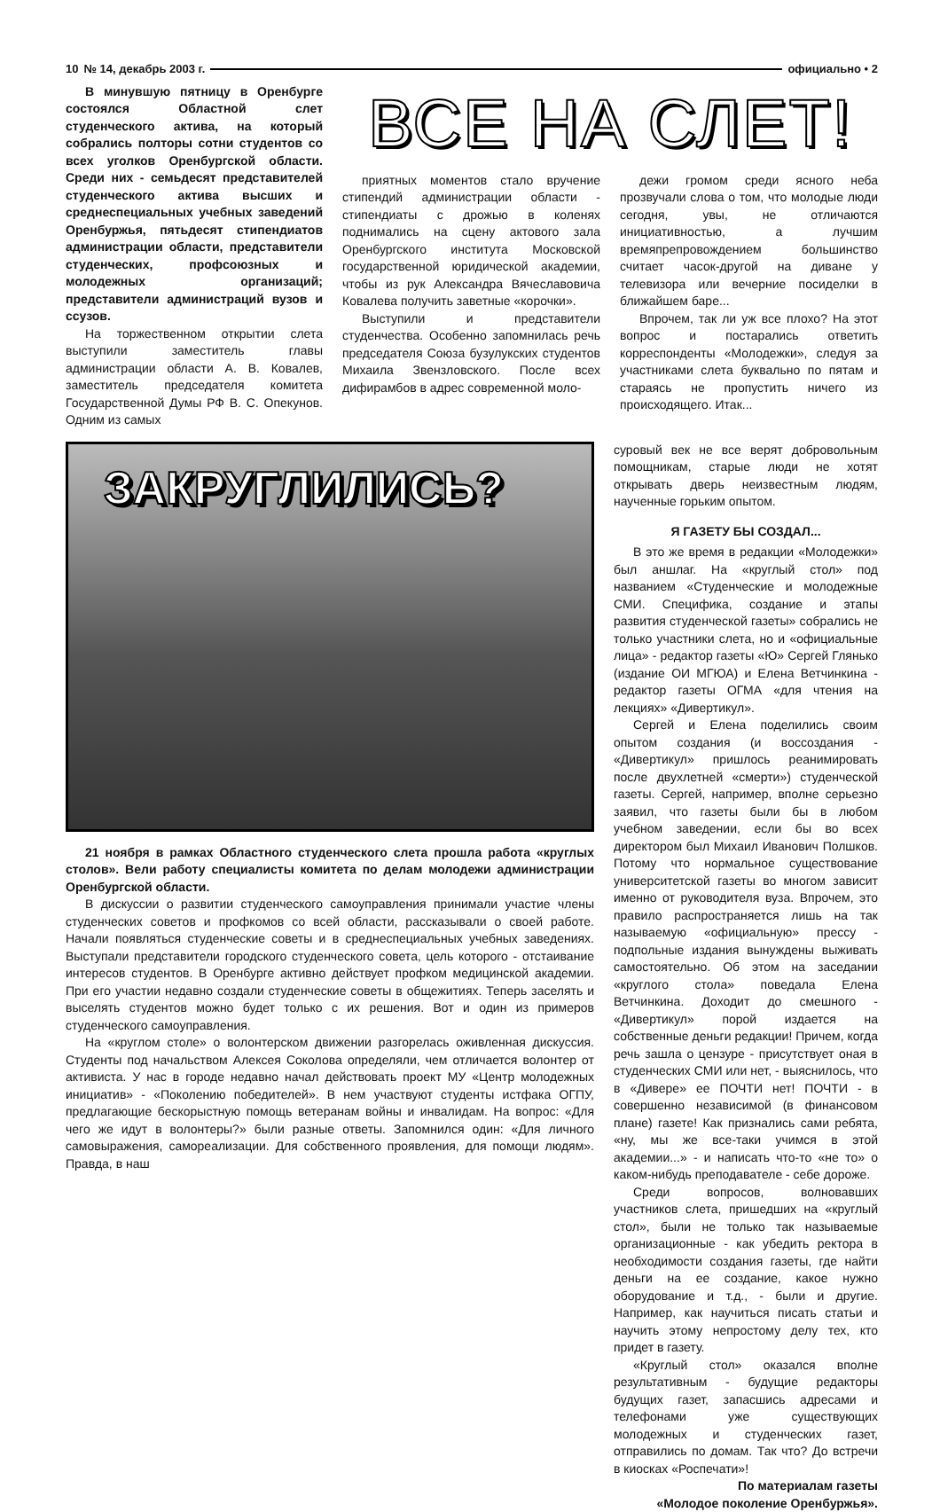10 № 14, декабрь 2003 г. официально • 2
В минувшую пятницу в Оренбурге состоялся Областной слет студенческого актива, на который собрались полторы сотни студентов со всех уголков Оренбургской области. Среди них - семьдесят представителей студенческого актива высших и среднеспециальных учебных заведений Оренбуржья, пятьдесят стипендиатов администрации области, представители студенческих, профсоюзных и молодежных организаций; представители администраций вузов и ссузов.
На торжественном открытии слета выступили заместитель главы администрации области А. В. Ковалев, заместитель председателя комитета Государственной Думы РФ В. С. Опекунов. Одним из самых
ВСЕ НА СЛЕТ!
приятных моментов стало вручение стипендий администрации области - стипендиаты с дрожью в коленях поднимались на сцену актового зала Оренбургского института Московской государственной юридической академии, чтобы из рук Александра Вячеславовича Ковалева получить заветные «корочки».
Выступили и представители студенчества. Особенно запомнилась речь председателя Союза бузулукских студентов Михаила Звензловского. После всех дифирамбов в адрес современной моло-
дежи громом среди ясного неба прозвучали слова о том, что молодые люди сегодня, увы, не отличаются инициативностью, а лучшим времяпрепровождением большинство считает часок-другой на диване у телевизора или вечерние посиделки в ближайшем баре...
Впрочем, так ли уж все плохо? На этот вопрос и постарались ответить корреспонденты «Молодежки», следуя за участниками слета буквально по пятам и стараясь не пропустить ничего из происходящего. Итак...
ЗАКРУГЛИЛИСЬ?
21 ноября в рамках Областного студенческого слета прошла работа «круглых столов». Вели работу специалисты комитета по делам молодежи администрации Оренбургской области.
В дискуссии о развитии студенческого самоуправления принимали участие члены студенческих советов и профкомов со всей области, рассказывали о своей работе. Начали появляться студенческие советы и в среднеспециальных учебных заведениях. Выступали представители городского студенческого совета, цель которого - отстаивание интересов студентов. В Оренбурге активно действует профком медицинской академии. При его участии недавно создали студенческие советы в общежитиях. Теперь заселять и выселять студентов можно будет только с их решения. Вот и один из примеров студенческого самоуправления.
На «круглом столе» о волонтерском движении разгорелась оживленная дискуссия. Студенты под начальством Алексея Соколова определяли, чем отличается волонтер от активиста. У нас в городе недавно начал действовать проект МУ «Центр молодежных инициатив» - «Поколению победителей». В нем участвуют студенты истфака ОГПУ, предлагающие бескорыстную помощь ветеранам войны и инвалидам. На вопрос: «Для чего же идут в волонтеры?» были разные ответы. Запомнился один: «Для личного самовыражения, самореализации. Для собственного проявления, для помощи людям». Правда, в наш
суровый век не все верят добровольным помощникам, старые люди не хотят открывать дверь неизвестным людям, наученные горьким опытом.
Я ГАЗЕТУ БЫ СОЗДАЛ...
В это же время в редакции «Молодежки» был аншлаг. На «круглый стол» под названием «Студенческие и молодежные СМИ. Специфика, создание и этапы развития студенческой газеты» собрались не только участники слета, но и «официальные лица» - редактор газеты «Ю» Сергей Глянько (издание ОИ МГЮА) и Елена Ветчинкина - редактор газеты ОГМА «для чтения на лекциях» «Дивертикул».
Сергей и Елена поделились своим опытом создания (и воссоздания - «Дивертикул» пришлось реанимировать после двухлетней «смерти») студенческой газеты. Сергей, например, вполне серьезно заявил, что газеты были бы в любом учебном заведении, если бы во всех директором был Михаил Иванович Полшков. Потому что нормальное существование университетской газеты во многом зависит именно от руководителя вуза. Впрочем, это правило распространяется лишь на так называемую «официальную» прессу - подпольные издания вынуждены выживать самостоятельно. Об этом на заседании «круглого стола» поведала Елена Ветчинкина. Доходит до смешного - «Дивертикул» порой издается на собственные деньги редакции! Причем, когда речь зашла о цензуре - присутствует оная в студенческих СМИ или нет, - выяснилось, что в «Дивере» ее ПОЧТИ нет! ПОЧТИ - в совершенно независимой (в финансовом плане) газете! Как признались сами ребята, «ну, мы же все-таки учимся в этой академии...» - и написать что-то «не то» о каком-нибудь преподавателе - себе дороже.
Среди вопросов, волновавших участников слета, пришедших на «круглый стол», были не только так называемые организационные - как убедить ректора в необходимости создания газеты, где найти деньги на ее создание, какое нужно оборудование и т.д., - были и другие. Например, как научиться писать статьи и научить этому непростому делу тех, кто придет в газету.
«Круглый стол» оказался вполне результативным - будущие редакторы будущих газет, запасшись адресами и телефонами уже существующих молодежных и студенческих газет, отправились по домам. Так что? До встречи в киосках «Роспечати»!
По материалам газеты
«Молодое поколение Оренбуржья».